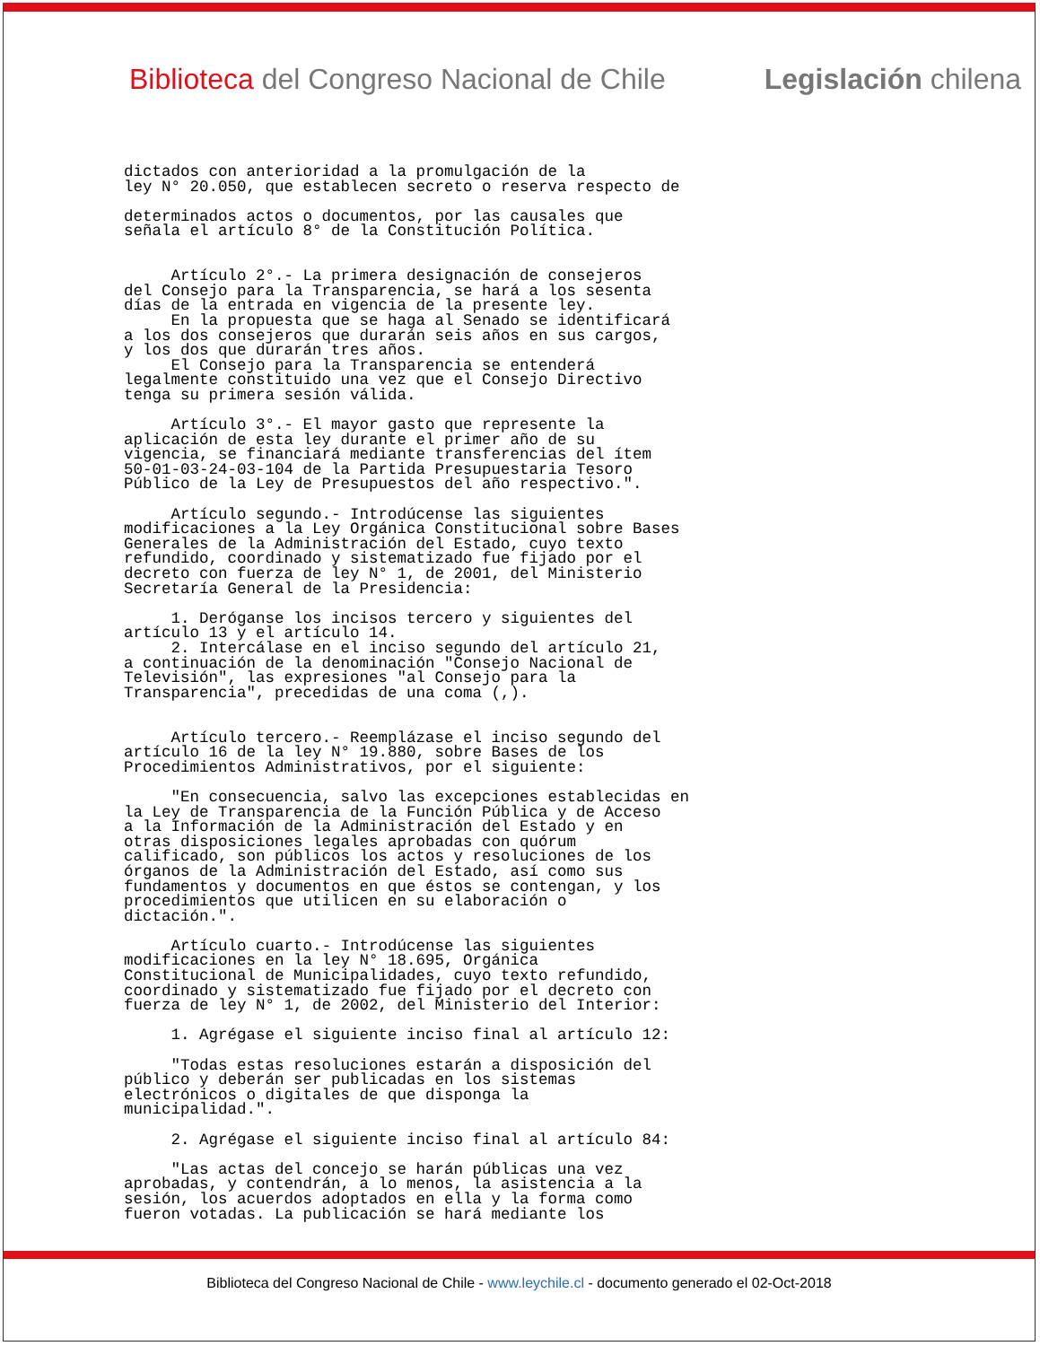Biblioteca del Congreso Nacional de Chile Legislación chilena
dictados con anterioridad a la promulgación de la
ley N° 20.050, que establecen secreto o reserva respecto de

determinados actos o documentos, por las causales que
señala el artículo 8° de la Constitución Política.


     Artículo 2°.- La primera designación de consejeros
del Consejo para la Transparencia, se hará a los sesenta
días de la entrada en vigencia de la presente ley.
     En la propuesta que se haga al Senado se identificará
a los dos consejeros que durarán seis años en sus cargos,
y los dos que durarán tres años.
     El Consejo para la Transparencia se entenderá
legalmente constituido una vez que el Consejo Directivo
tenga su primera sesión válida.

     Artículo 3°.- El mayor gasto que represente la
aplicación de esta ley durante el primer año de su
vigencia, se financiará mediante transferencias del ítem
50-01-03-24-03-104 de la Partida Presupuestaria Tesoro
Público de la Ley de Presupuestos del año respectivo.".

     Artículo segundo.- Introdúcense las siguientes
modificaciones a la Ley Orgánica Constitucional sobre Bases
Generales de la Administración del Estado, cuyo texto
refundido, coordinado y sistematizado fue fijado por el
decreto con fuerza de ley N° 1, de 2001, del Ministerio
Secretaría General de la Presidencia:

     1. Deróganse los incisos tercero y siguientes del
artículo 13 y el artículo 14.
     2. Intercálase en el inciso segundo del artículo 21,
a continuación de la denominación "Consejo Nacional de
Televisión", las expresiones "al Consejo para la
Transparencia", precedidas de una coma (,).


     Artículo tercero.- Reemplázase el inciso segundo del
artículo 16 de la ley N° 19.880, sobre Bases de los
Procedimientos Administrativos, por el siguiente:

     "En consecuencia, salvo las excepciones establecidas en
la Ley de Transparencia de la Función Pública y de Acceso
a la Información de la Administración del Estado y en
otras disposiciones legales aprobadas con quórum
calificado, son públicos los actos y resoluciones de los
órganos de la Administración del Estado, así como sus
fundamentos y documentos en que éstos se contengan, y los
procedimientos que utilicen en su elaboración o
dictación.".

     Artículo cuarto.- Introdúcense las siguientes
modificaciones en la ley N° 18.695, Orgánica
Constitucional de Municipalidades, cuyo texto refundido,
coordinado y sistematizado fue fijado por el decreto con
fuerza de ley N° 1, de 2002, del Ministerio del Interior:

     1. Agrégase el siguiente inciso final al artículo 12:

     "Todas estas resoluciones estarán a disposición del
público y deberán ser publicadas en los sistemas
electrónicos o digitales de que disponga la
municipalidad.".

     2. Agrégase el siguiente inciso final al artículo 84:

     "Las actas del concejo se harán públicas una vez
aprobadas, y contendrán, a lo menos, la asistencia a la
sesión, los acuerdos adoptados en ella y la forma como
fueron votadas. La publicación se hará mediante los
Biblioteca del Congreso Nacional de Chile - www.leychile.cl - documento generado el 02-Oct-2018